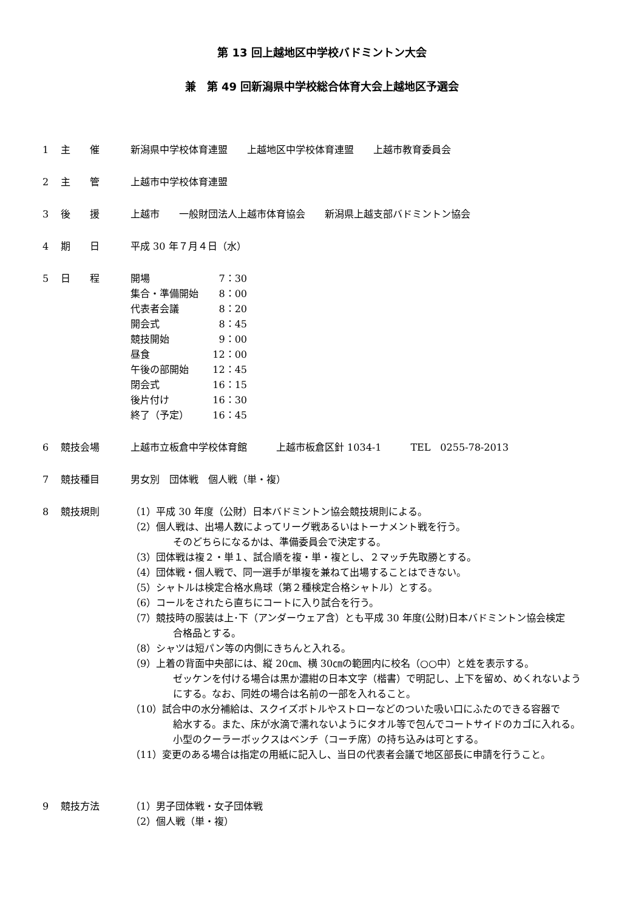第 13 回上越地区中学校バドミントン大会
兼　第 49 回新潟県中学校総合体育大会上越地区予選会
1 主　　催 新潟県中学校体育連盟　　上越地区中学校体育連盟　　上越市教育委員会
2 主　　管 上越市中学校体育連盟
3 後　　援 上越市　　一般財団法人上越市体育協会　　新潟県上越支部バドミントン協会
4 期　　日 平成 30 年７月４日（水）
5 日　　程
| 開場 | 7：30 |
| 集合・準備開始 | 8：00 |
| 代表者会議 | 8：20 |
| 開会式 | 8：45 |
| 競技開始 | 9：00 |
| 昼食 | 12：00 |
| 午後の部開始 | 12：45 |
| 閉会式 | 16：15 |
| 後片付け | 16：30 |
| 終了（予定） | 16：45 |
6 競技会場 上越市立板倉中学校体育館　　　上越市板倉区針 1034-1　　　TEL　0255-78-2013
7 競技種目 男女別　団体戦　個人戦（単・複）
8 競技規則 （1）平成 30 年度（公財）日本バドミントン協会競技規則による。
（2）個人戦は、出場人数によってリーグ戦あるいはトーナメント戦を行う。
そのどちらになるかは、準備委員会で決定する。
（3）団体戦は複２・単１、試合順を複・単・複とし、２マッチ先取勝とする。
（4）団体戦・個人戦で、同一選手が単複を兼ねて出場することはできない。
（5）シャトルは検定合格水鳥球（第２種検定合格シャトル）とする。
（6）コールをされたら直ちにコートに入り試合を行う。
（7）競技時の服装は上･下（アンダーウェア含）とも平成 30 年度(公財)日本バドミントン協会検定
合格品とする。
（8）シャツは短パン等の内側にきちんと入れる。
（9）上着の背面中央部には、縦 20㎝、横 30㎝の範囲内に校名（○○中）と姓を表示する。
ゼッケンを付ける場合は黒か濃紺の日本文字（楷書）で明記し、上下を留め、めくれないよう
にする。なお、同姓の場合は名前の一部を入れること。
（10）試合中の水分補給は、スクイズボトルやストローなどのついた吸い口にふたのできる容器で
給水する。また、床が水滴で濡れないようにタオル等で包んでコートサイドのカゴに入れる。
小型のクーラーボックスはベンチ（コーチ席）の持ち込みは可とする。
（11）変更のある場合は指定の用紙に記入し、当日の代表者会議で地区部長に申請を行うこと。
9 競技方法 （1）男子団体戦・女子団体戦
（2）個人戦（単・複）